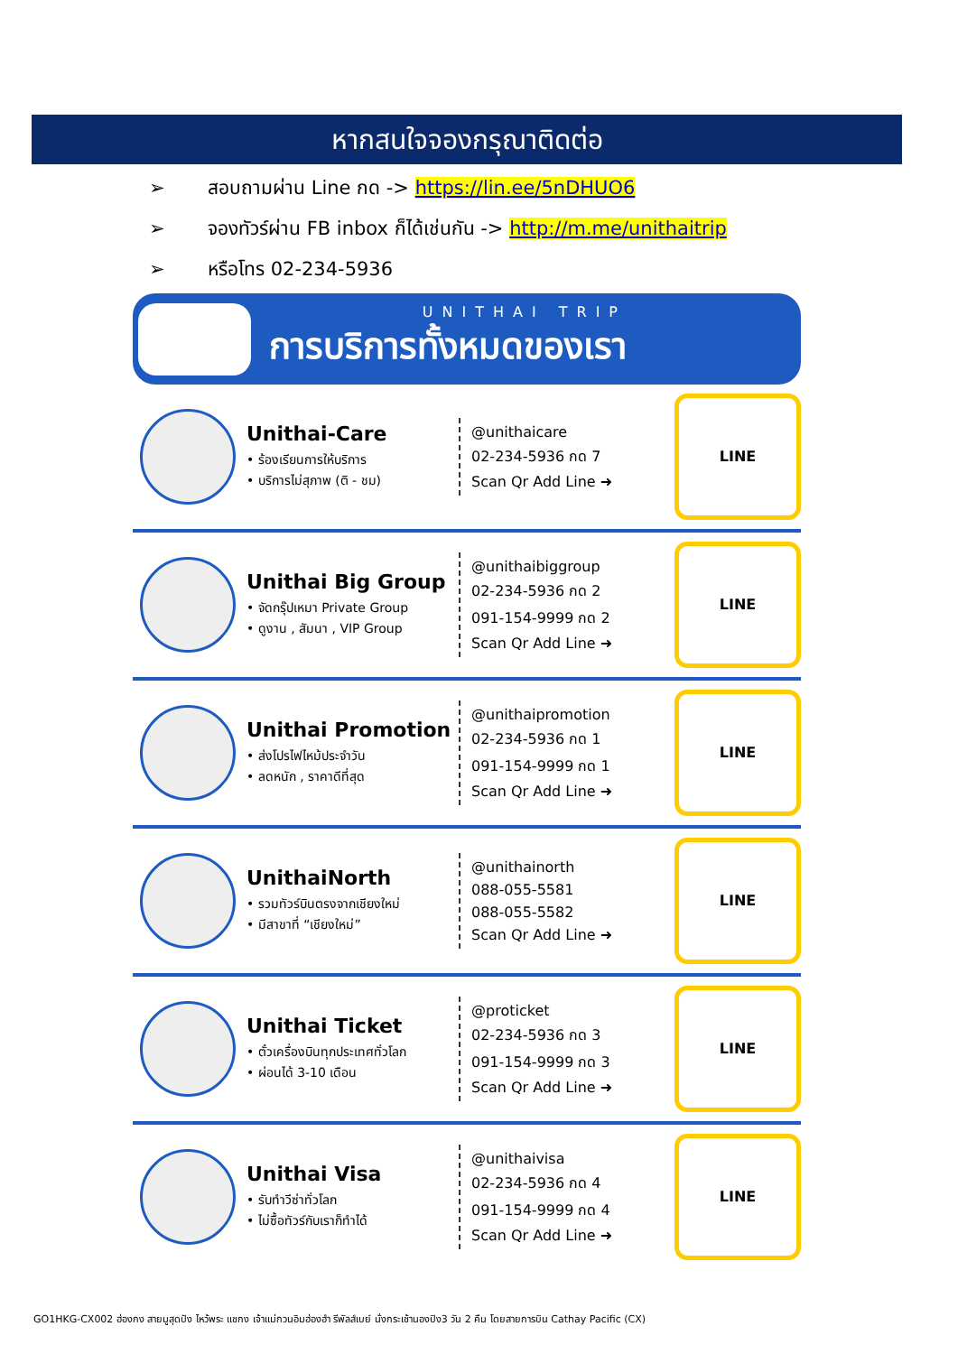หากสนใจจองกรุณาติดต่อ
➢ สอบถามผ่าน Line กด -> https://lin.ee/5nDHUO6
➢ จองทัวร์ผ่าน FB inbox ก็ได้เช่นกัน -> http://m.me/unithaitrip
➢ หรือโทร 02-234-5936
UNITHAI TRIP
การบริการทั้งหมดของเรา
Unithai-Care
• ร้องเรียนการให้บริการ
• บริการไม่สุภาพ (ติ - ชม)
@unithaicare
02-234-5936 กด 7
Scan Qr Add Line ➜
LINE
Unithai Big Group
• จัดกรุ๊ปเหมา Private Group
• ดูงาน , สัมนา , VIP Group
@unithaibiggroup
02-234-5936 กด 2
091-154-9999 กด 2
Scan Qr Add Line ➜
LINE
Unithai Promotion
• ส่งโปรไฟไหม้ประจำวัน
• ลดหนัก , ราคาดีที่สุด
@unithaipromotion
02-234-5936 กด 1
091-154-9999 กด 1
Scan Qr Add Line ➜
LINE
UnithaiNorth
• รวมทัวร์บินตรงจากเชียงใหม่
• มีสาขาที่ “เชียงใหม่”
@unithainorth
088-055-5581
088-055-5582
Scan Qr Add Line ➜
LINE
Unithai Ticket
• ตั๋วเครื่องบินทุกประเทศทั่วโลก
• ผ่อนได้ 3-10 เดือน
@proticket
02-234-5936 กด 3
091-154-9999 กด 3
Scan Qr Add Line ➜
LINE
Unithai Visa
• รับทำวีซ่าทั่วโลก
• ไม่ซื้อทัวร์กับเราก็ทำได้
@unithaivisa
02-234-5936 กด 4
091-154-9999 กด 4
Scan Qr Add Line ➜
LINE
GO1HKG-CX002 ฮ่องกง สายมูสุดปัง ไหว้พระ แชกง เจ้าแม่กวนอิมฮ่องฮำ รีพัลส์เบย์ นั่งกระเช้านองปิง3 วัน 2 คืน โดยสายการบิน Cathay Pacific (CX)